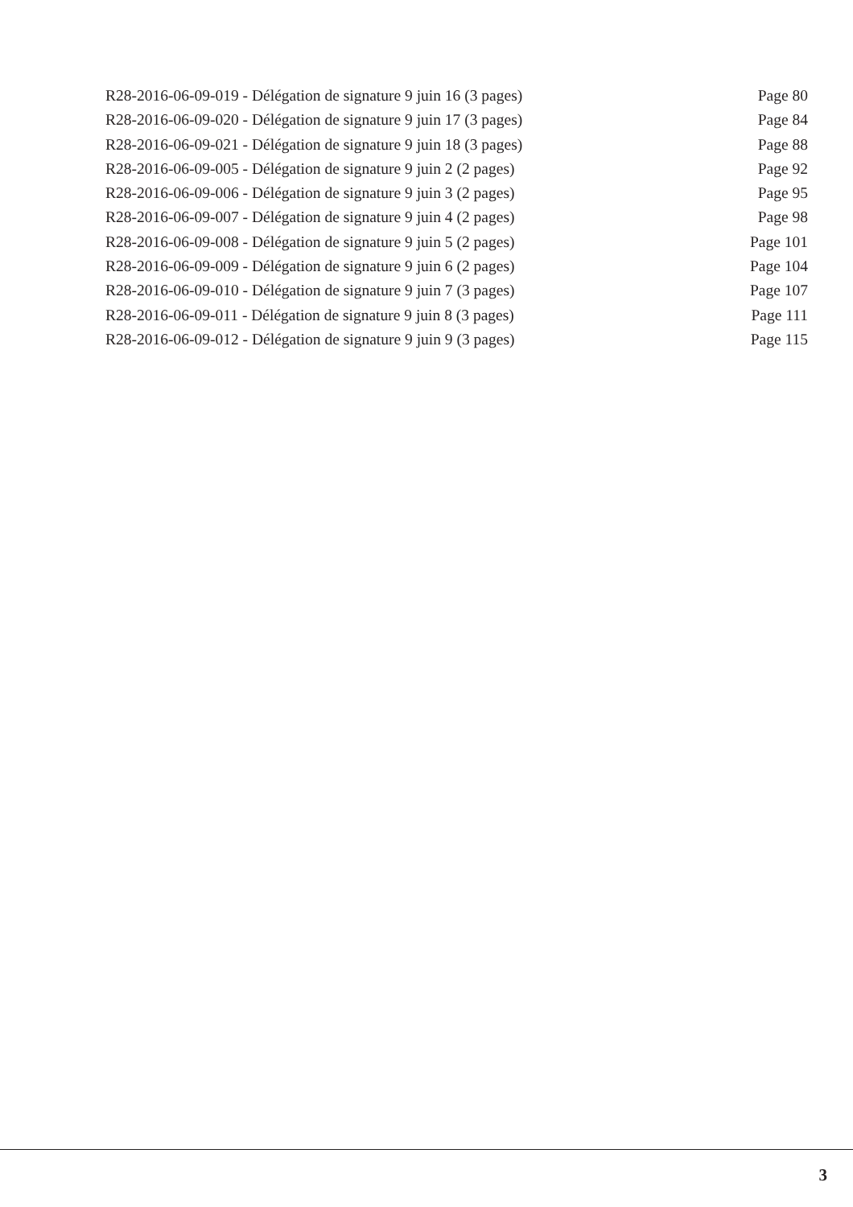R28-2016-06-09-019 - Délégation de signature 9 juin 16 (3 pages) Page 80
R28-2016-06-09-020 - Délégation de signature 9 juin 17 (3 pages) Page 84
R28-2016-06-09-021 - Délégation de signature 9 juin 18 (3 pages) Page 88
R28-2016-06-09-005 - Délégation de signature 9 juin 2 (2 pages) Page 92
R28-2016-06-09-006 - Délégation de signature 9 juin 3 (2 pages) Page 95
R28-2016-06-09-007 - Délégation de signature 9 juin 4 (2 pages) Page 98
R28-2016-06-09-008 - Délégation de signature 9 juin 5 (2 pages) Page 101
R28-2016-06-09-009 - Délégation de signature 9 juin 6 (2 pages) Page 104
R28-2016-06-09-010 - Délégation de signature 9 juin 7 (3 pages) Page 107
R28-2016-06-09-011 - Délégation de signature 9 juin 8 (3 pages) Page 111
R28-2016-06-09-012 - Délégation de signature 9 juin 9 (3 pages) Page 115
3